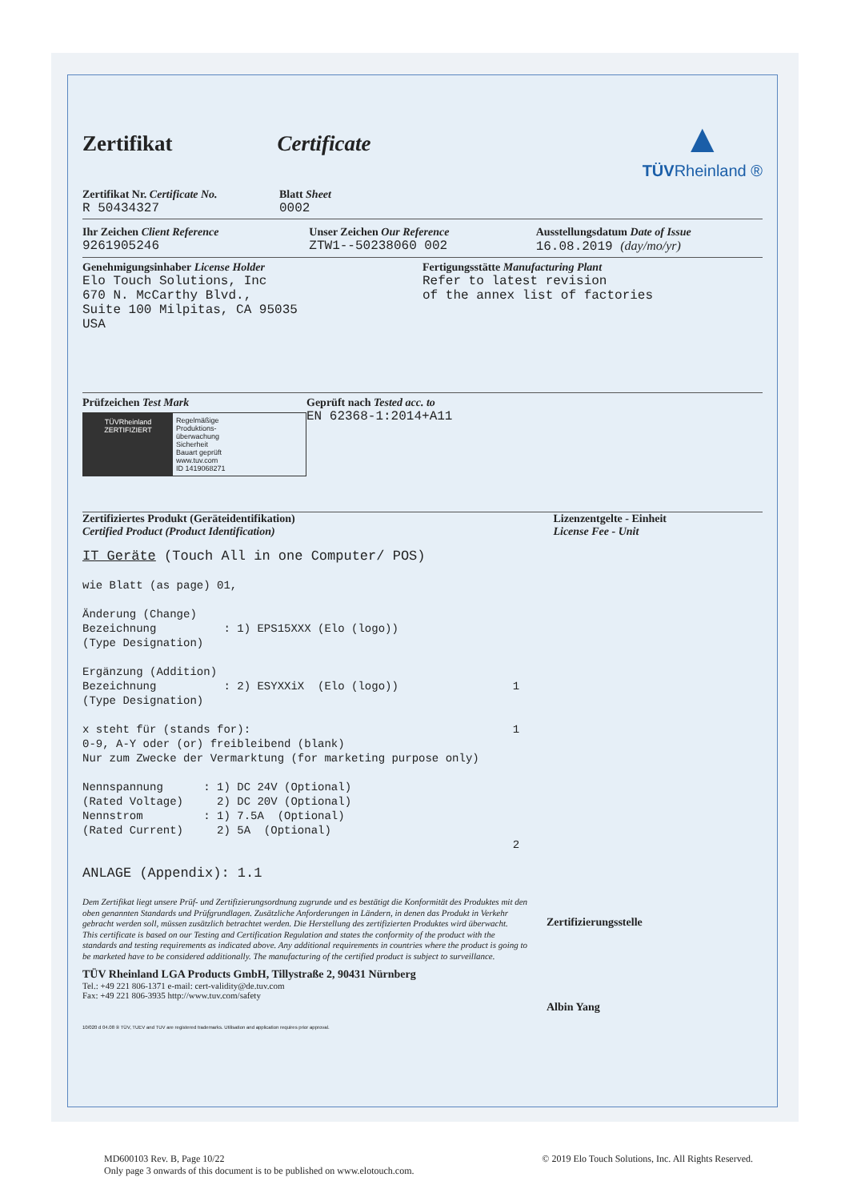Zertifikat Certificate
▲
TÜVRheinland ®
Zertifikat Nr. Certificate No.
R 50434327
Blatt Sheet
0002
Ihr Zeichen Client Reference
9261905246
Unser Zeichen Our Reference
ZTW1--50238060 002
Ausstellungsdatum Date of Issue
16.08.2019 (day/mo/yr)
Genehmigungsinhaber License Holder
Elo Touch Solutions, Inc
670 N. McCarthy Blvd.,
Suite 100 Milpitas, CA 95035
USA
Fertigungsstätte Manufacturing Plant
Refer to latest revision
of the annex list of factories
Prüfzeichen Test Mark
TÜVRheinland
ZERTIFIZIERT
Regelmäßige
Produktions-
überwachung
Sicherheit
Bauart geprüft
www.tuv.com
ID 1419068271
Geprüft nach Tested acc. to
EN 62368-1:2014+A11
Zertifiziertes Produkt (Geräteidentifikation)
Certified Product (Product Identification)
Lizenzentgelte - Einheit
License Fee - Unit
IT Geräte (Touch All in one Computer/ POS) wie Blatt (as page) 01, Änderung (Change) Bezeichnung : 1) EPS15XXX (Elo (logo)) (Type Designation) Ergänzung (Addition) Bezeichnung : 2) ESYXXiX (Elo (logo)) 1 (Type Designation) x steht für (stands for): 1 0-9, A-Y oder (or) freibleibend (blank) Nur zum Zwecke der Vermarktung (for marketing purpose only) Nennspannung : 1) DC 24V (Optional) (Rated Voltage) 2) DC 20V (Optional) Nennstrom : 1) 7.5A (Optional) (Rated Current) 2) 5A (Optional) 2 ANLAGE (Appendix): 1.1
Dem Zertifikat liegt unsere Prüf- und Zertifizierungsordnung zugrunde und es bestätigt die Konformität des Produktes mit den oben genannten Standards und Prüfgrundlagen. Zusätzliche Anforderungen in Ländern, in denen das Produkt in Verkehr gebracht werden soll, müssen zusätzlich betrachtet werden. Die Herstellung des zertifizierten Produktes wird überwacht.
This certificate is based on our Testing and Certification Regulation and states the conformity of the product with the standards and testing requirements as indicated above. Any additional requirements in countries where the product is going to be marketed have to be considered additionally. The manufacturing of the certified product is subject to surveillance.
TÜV Rheinland LGA Products GmbH, Tillystraße 2, 90431 Nürnberg
Tel.: +49 221 806-1371 e-mail: cert-validity@de.tuv.com
Fax: +49 221 806-3935 http://www.tuv.com/safety
Zertifizierungsstelle
Albin Yang
10/020 d 04.08 ® TÜV, TUEV and TUV are registered trademarks. Utilisation and application requires prior approval.
MD600103 Rev. B, Page 10/22
Only page 3 onwards of this document is to be published on www.elotouch.com.
© 2019 Elo Touch Solutions, Inc. All Rights Reserved.